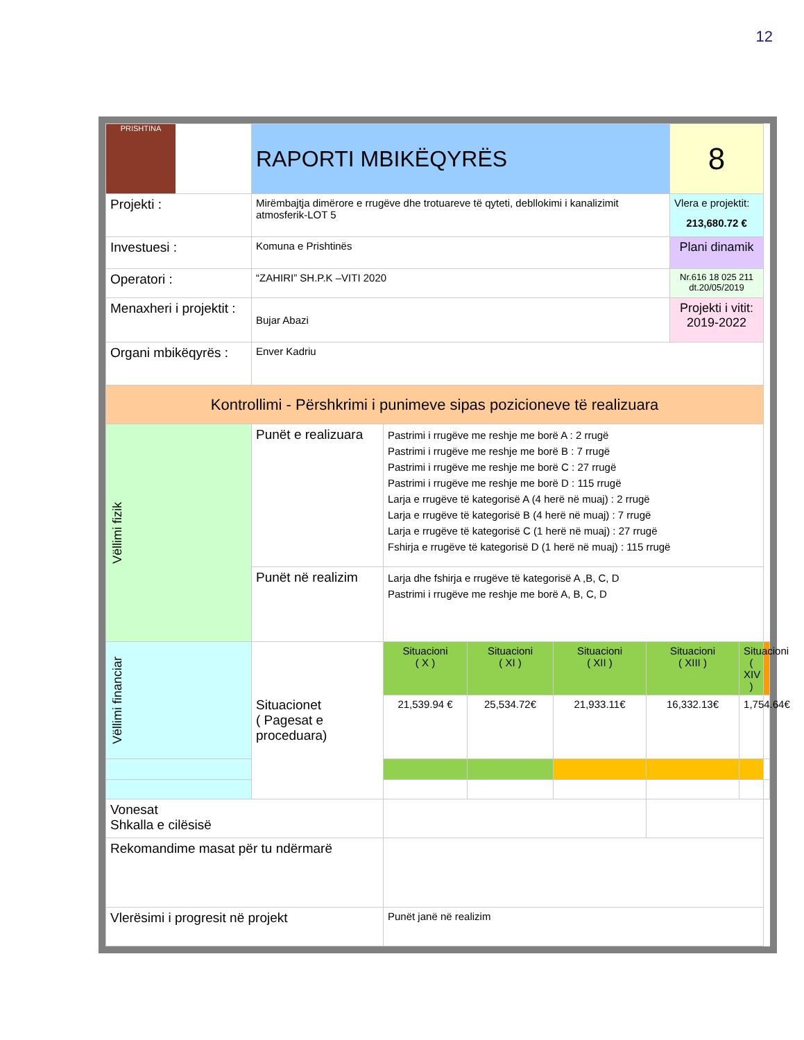12
| PRISHTINA | RAPORTI MBIKËQYRËS | | | | | 8 | | |
| Projekti : | Mirëmbajtja dimërore e rrugëve dhe trotuareve të qyteti, debllokimi i kanalizimit atmosferik-LOT 5 | | | | | Vlera e projektit: 213,680.72 € | | |
| Investuesi : | Komuna e Prishtinës | | | | | Plani dinamik | | |
| Operatori : | “ZAHIRI” SH.P.K –VITI 2020 | | | | | Nr.616 18 025 211 dt.20/05/2019 | | |
| Menaxheri i projektit : | Bujar Abazi | | | | | Projekti i vitit: 2019-2022 | | |
| Organi mbikëqyrës : | Enver Kadriu | | | | | | | |
| Kontrollimi - Përshkrimi i punimeve sipas pozicioneve të realizuara | | | | | | | | |
| Vëllimi fizik | Punët e realizuara | Pastrimi i rrugëve me reshje me borë A : 2 rrugë Pastrimi i rrugëve me reshje me borë B : 7 rrugë Pastrimi i rrugëve me reshje me borë C : 27 rrugë Pastrimi i rrugëve me reshje me borë D : 115 rrugë Larja e rrugëve të kategorisë A (4 herë në muaj) : 2 rrugë Larja e rrugëve të kategorisë B (4 herë në muaj) : 7 rrugë Larja e rrugëve të kategorisë C (1 herë në muaj) : 27 rrugë Fshirja e rrugëve të kategorisë D (1 herë në muaj) : 115 rrugë | | | | | | |
| | Punët në realizim | Larja dhe fshirja e rrugëve të kategorisë A ,B, C, D Pastrimi i rrugëve me reshje me borë A, B, C, D | | | | | | |
| Vëllimi financiar | Situacionet ( Pagesat e proceduara) | Situacioni ( X ) | Situacioni ( XI ) | Situacioni ( XII ) | Situacioni ( XIII ) | | Situacioni ( XIV ) | |
| | | 21,539.94 € | 25,534.72€ | 21,933.11€ | 16,332.13€ | | 1,754.64€ | |
| Vonesat Shkalla e cilësisë | | | | | | | | |
| Rekomandime masat për tu ndërmarë | | | | | | | | |
| Vlerësimi i progresit në projekt | | Punët janë në realizim | | | | | | |